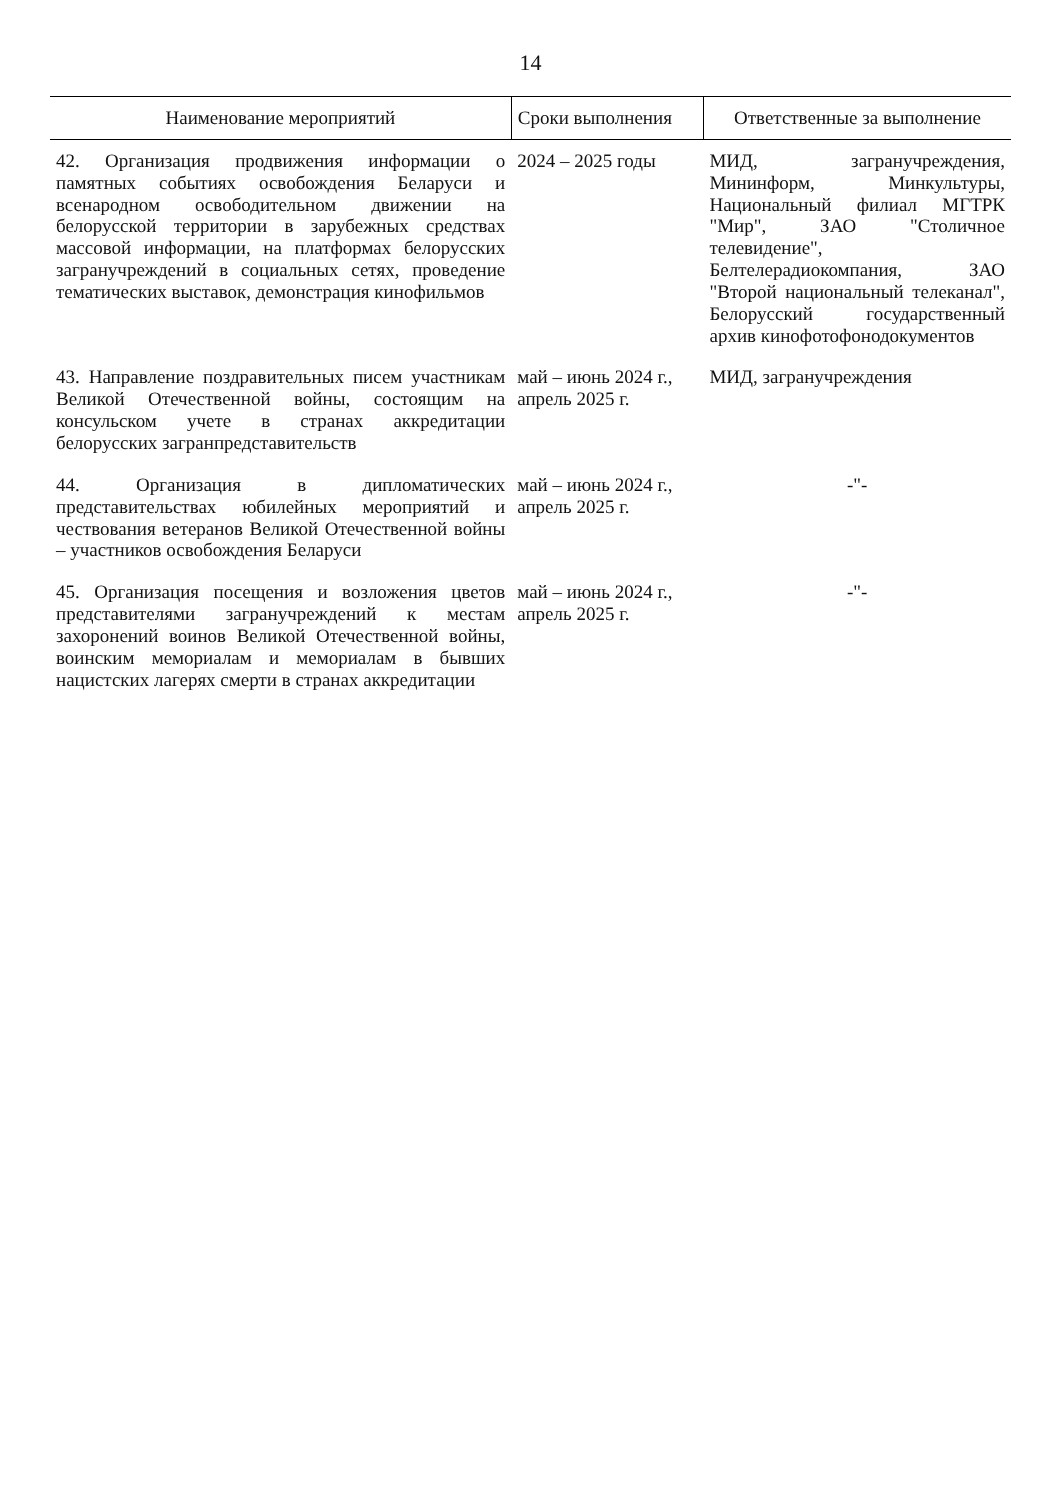14
| Наименование мероприятий | Сроки выполнения | Ответственные за выполнение |
| --- | --- | --- |
| 42. Организация продвижения информации о памятных событиях освобождения Беларуси и всенародном освободительном движении на белорусской территории в зарубежных средствах массовой информации, на платформах белорусских загранучреждений в социальных сетях, проведение тематических выставок, демонстрация кинофильмов | 2024 – 2025 годы | МИД, загранучреждения, Мининформ, Минкультуры, Национальный филиал МГТРК "Мир", ЗАО "Столичное телевидение", Белтелерадиокомпания, ЗАО "Второй национальный телеканал", Белорусский государственный архив кинофотофонодокументов |
| 43. Направление поздравительных писем участникам Великой Отечественной войны, состоящим на консульском учете в странах аккредитации белорусских загранпредставительств | май – июнь 2024 г., апрель 2025 г. | МИД, загранучреждения |
| 44. Организация в дипломатических представительствах юбилейных мероприятий и чествования ветеранов Великой Отечественной войны – участников освобождения Беларуси | май – июнь 2024 г., апрель 2025 г. | -"- |
| 45. Организация посещения и возложения цветов представителями загранучреждений к местам захоронений воинов Великой Отечественной войны, воинским мемориалам и мемориалам в бывших нацистских лагерях смерти в странах аккредитации | май – июнь 2024 г., апрель 2025 г. | -"- |